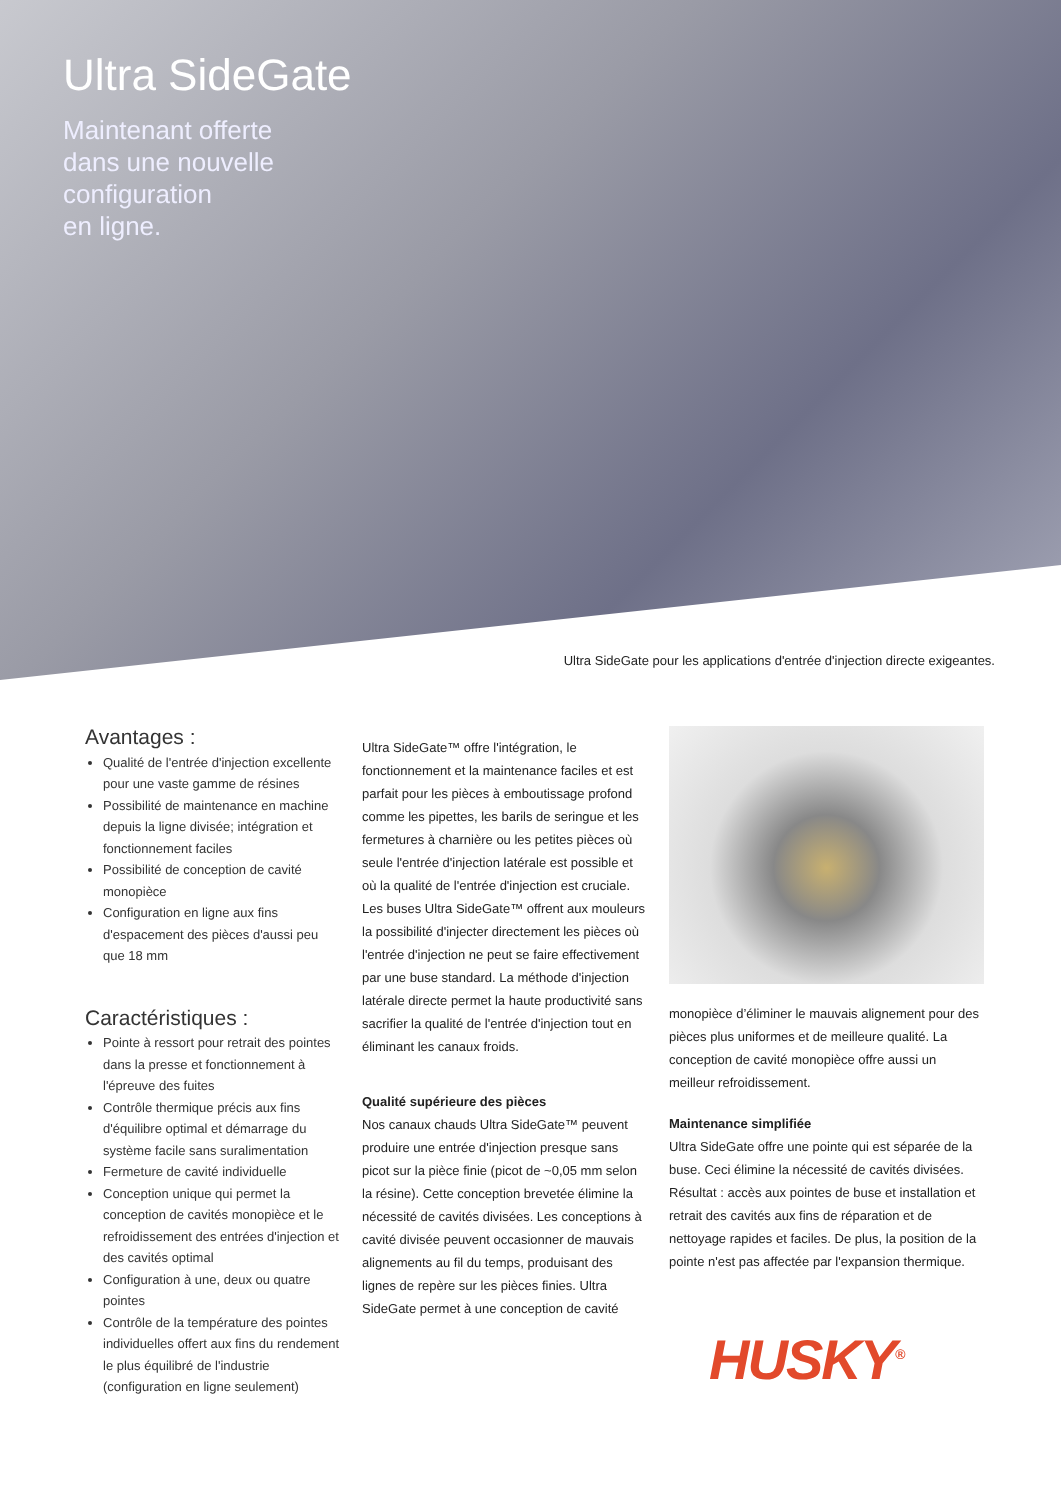Ultra SideGate
Maintenant offerte
dans une nouvelle
configuration
en ligne.
Ultra SideGate pour les applications d'entrée d'injection directe exigeantes.
Avantages :
Qualité de l'entrée d'injection excellente pour une vaste gamme de résines
Possibilité de maintenance en machine depuis la ligne divisée; intégration et fonctionnement faciles
Possibilité de conception de cavité monopièce
Configuration en ligne aux fins d'espacement des pièces d'aussi peu que 18 mm
Caractéristiques :
Pointe à ressort pour retrait des pointes dans la presse et fonctionnement à l'épreuve des fuites
Contrôle thermique précis aux fins d'équilibre optimal et démarrage du système facile sans suralimentation
Fermeture de cavité individuelle
Conception unique qui permet la conception de cavités monopièce et le refroidissement des entrées d'injection et des cavités optimal
Configuration à une, deux ou quatre pointes
Contrôle de la température des pointes individuelles offert aux fins du rendement le plus équilibré de l'industrie (configuration en ligne seulement)
Ultra SideGate™ offre l'intégration, le fonctionnement et la maintenance faciles et est parfait pour les pièces à emboutissage profond comme les pipettes, les barils de seringue et les fermetures à charnière ou les petites pièces où seule l'entrée d'injection latérale est possible et où la qualité de l'entrée d'injection est cruciale. Les buses Ultra SideGate™ offrent aux mouleurs la possibilité d'injecter directement les pièces où l'entrée d'injection ne peut se faire effectivement par une buse standard. La méthode d'injection latérale directe permet la haute productivité sans sacrifier la qualité de l'entrée d'injection tout en éliminant les canaux froids.
Qualité supérieure des pièces
Nos canaux chauds Ultra SideGate™ peuvent produire une entrée d'injection presque sans picot sur la pièce finie (picot de ~0,05 mm selon la résine). Cette conception brevetée élimine la nécessité de cavités divisées. Les conceptions à cavité divisée peuvent occasionner de mauvais alignements au fil du temps, produisant des lignes de repère sur les pièces finies. Ultra SideGate permet à une conception de cavité
monopièce d’éliminer le mauvais alignement pour des pièces plus uniformes et de meilleure qualité. La conception de cavité monopièce offre aussi un meilleur refroidissement.
Maintenance simplifiée
Ultra SideGate offre une pointe qui est séparée de la buse. Ceci élimine la nécessité de cavités divisées. Résultat : accès aux pointes de buse et installation et retrait des cavités aux fins de réparation et de nettoyage rapides et faciles. De plus, la position de la pointe n'est pas affectée par l'expansion thermique.
HUSKY<sup>®</sup>